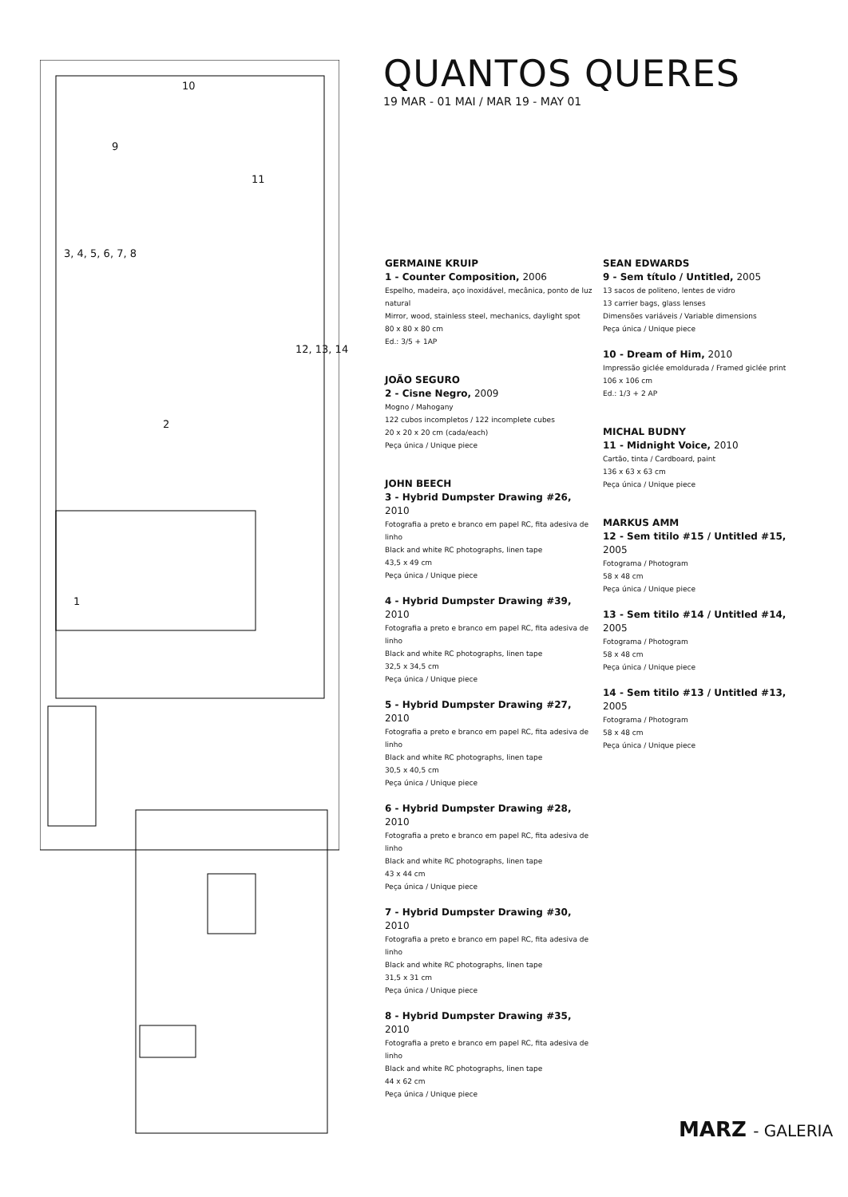10
9
11
3, 4, 5, 6, 7, 8
12, 13, 14
2
1
QUANTOS QUERES
19 MAR - 01 MAI / MAR 19 - MAY 01
GERMAINE KRUIP
1 - Counter Composition, 2006
Espelho, madeira, aço inoxidável, mecânica, ponto de luz natural
Mirror, wood, stainless steel, mechanics, daylight spot
80 x 80 x 80 cm
Ed.: 3/5 + 1AP
JOÃO SEGURO
2 - Cisne Negro, 2009
Mogno / Mahogany
122 cubos incompletos / 122 incomplete cubes
20 x 20 x 20 cm (cada/each)
Peça única / Unique piece
JOHN BEECH
3 - Hybrid Dumpster Drawing #26, 2010
Fotografia a preto e branco em papel RC, fita adesiva de linho
Black and white RC photographs, linen tape
43,5 x 49 cm
Peça única / Unique piece
4 - Hybrid Dumpster Drawing #39, 2010
Fotografia a preto e branco em papel RC, fita adesiva de linho
Black and white RC photographs, linen tape
32,5 x 34,5 cm
Peça única / Unique piece
5 - Hybrid Dumpster Drawing #27, 2010
Fotografia a preto e branco em papel RC, fita adesiva de linho
Black and white RC photographs, linen tape
30,5 x 40,5 cm
Peça única / Unique piece
6 - Hybrid Dumpster Drawing #28, 2010
Fotografia a preto e branco em papel RC, fita adesiva de linho
Black and white RC photographs, linen tape
43 x 44 cm
Peça única / Unique piece
7 - Hybrid Dumpster Drawing #30, 2010
Fotografia a preto e branco em papel RC, fita adesiva de linho
Black and white RC photographs, linen tape
31,5 x 31 cm
Peça única / Unique piece
8 - Hybrid Dumpster Drawing #35, 2010
Fotografia a preto e branco em papel RC, fita adesiva de linho
Black and white RC photographs, linen tape
44 x 62 cm
Peça única / Unique piece
SEAN EDWARDS
9 - Sem título / Untitled, 2005
13 sacos de politeno, lentes de vidro
13 carrier bags, glass lenses
Dimensões variáveis / Variable dimensions
Peça única / Unique piece
10 - Dream of Him, 2010
Impressão giclée emoldurada / Framed giclée print
106 x 106 cm
Ed.: 1/3 + 2 AP
MICHAL BUDNY
11 - Midnight Voice, 2010
Cartão, tinta / Cardboard, paint
136 x 63 x 63 cm
Peça única / Unique piece
MARKUS AMM
12 - Sem titilo #15 / Untitled #15, 2005
Fotograma / Photogram
58 x 48 cm
Peça única / Unique piece
13 - Sem titilo #14 / Untitled #14, 2005
Fotograma / Photogram
58 x 48 cm
Peça única / Unique piece
14 - Sem titilo #13 / Untitled #13, 2005
Fotograma / Photogram
58 x 48 cm
Peça única / Unique piece
MARZ - GALERIA